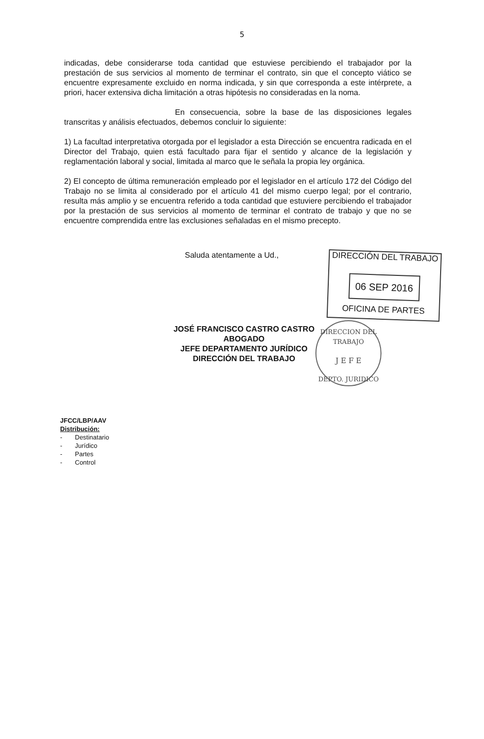5
indicadas, debe considerarse toda cantidad que estuviese percibiendo el trabajador por la prestación de sus servicios al momento de terminar el contrato, sin que el concepto viático se encuentre expresamente excluido en norma indicada, y sin que corresponda a este intérprete, a priori, hacer extensiva dicha limitación a otras hipótesis no consideradas en la noma.
En consecuencia, sobre la base de las disposiciones legales transcritas y análisis efectuados, debemos concluir lo siguiente:
1) La facultad interpretativa otorgada por el legislador a esta Dirección se encuentra radicada en el Director del Trabajo, quien está facultado para fijar el sentido y alcance de la legislación y reglamentación laboral y social, limitada al marco que le señala la propia ley orgánica.
2) El concepto de última remuneración empleado por el legislador en el artículo 172 del Código del Trabajo no se limita al considerado por el artículo 41 del mismo cuerpo legal; por el contrario, resulta más amplio y se encuentra referido a toda cantidad que estuviere percibiendo el trabajador por la prestación de sus servicios al momento de terminar el contrato de trabajo y que no se encuentre comprendida entre las exclusiones señaladas en el mismo precepto.
Saluda atentamente a Ud.,
JOSÉ FRANCISCO CASTRO CASTRO
ABOGADO
JEFE DEPARTAMENTO JURÍDICO
DIRECCIÓN DEL TRABAJO
DIRECCIÓN DEL TRABAJO
06 SEP 2016
OFICINA DE PARTES
DIRECCION DEL TRABAJO
J E F E
DEPTO. JURIDICO
JFCC/LBP/AAV
Distribución:
- Destinatario
- Jurídico
- Partes
- Control